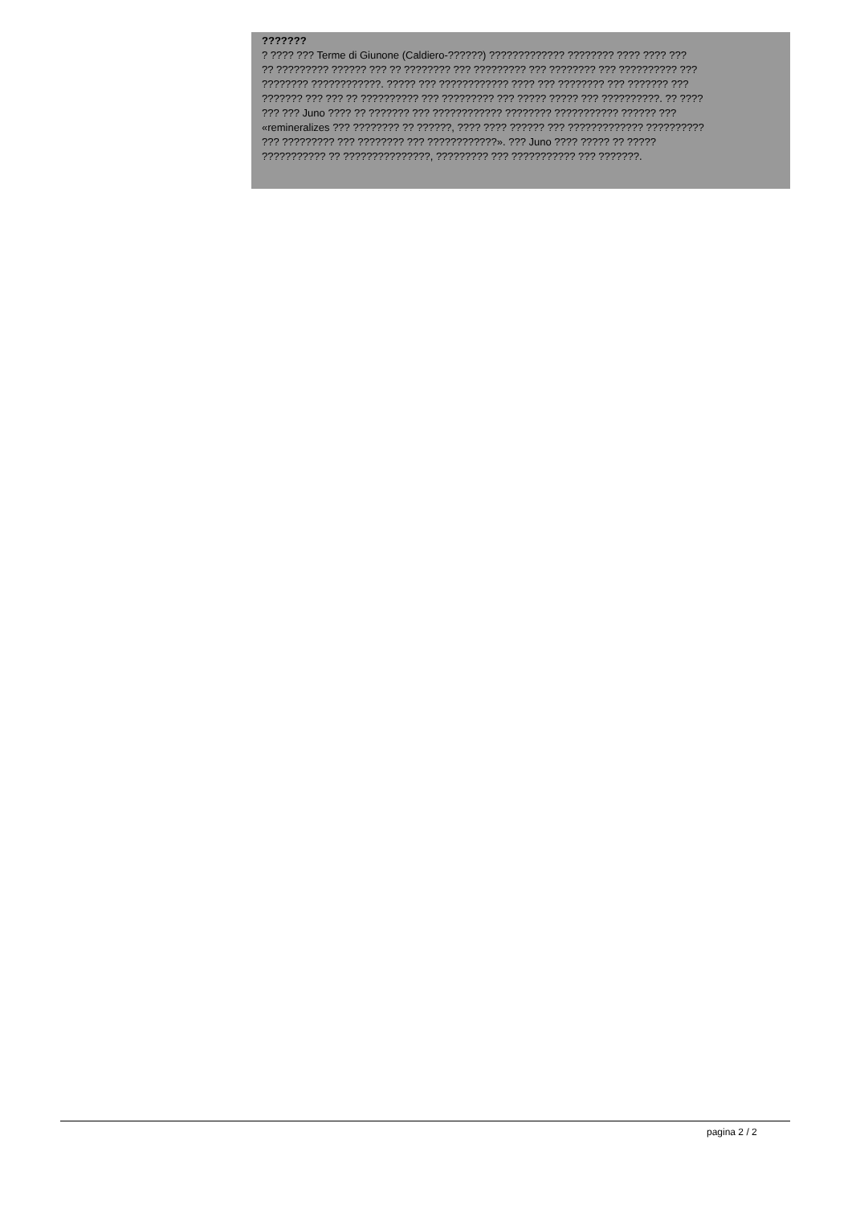???????
? ???? ??? Terme di Giunone (Caldiero-??????) ????????????? ???????? ???? ???? ???
?? ????????? ?????? ??? ?? ???????? ??? ????????? ??? ???????? ??? ?????????? ???
???????? ????????????. ????? ??? ???????????? ???? ??? ???????? ??? ??????? ???
??????? ??? ??? ?? ?????????? ??? ????????? ??? ????? ????? ??? ??????????. ?? ????
??? ??? Juno ???? ?? ??????? ??? ???????????? ???????? ??????????? ?????? ???
«remineralizes ??? ???????? ?? ??????, ???? ???? ?????? ??? ????????????? ??????????
??? ????????? ??? ???????? ??? ????????????». ??? Juno ???? ????? ?? ?????
??????????? ?? ???????????????, ????????? ??? ??????????? ??? ???????.
pagina 2 / 2